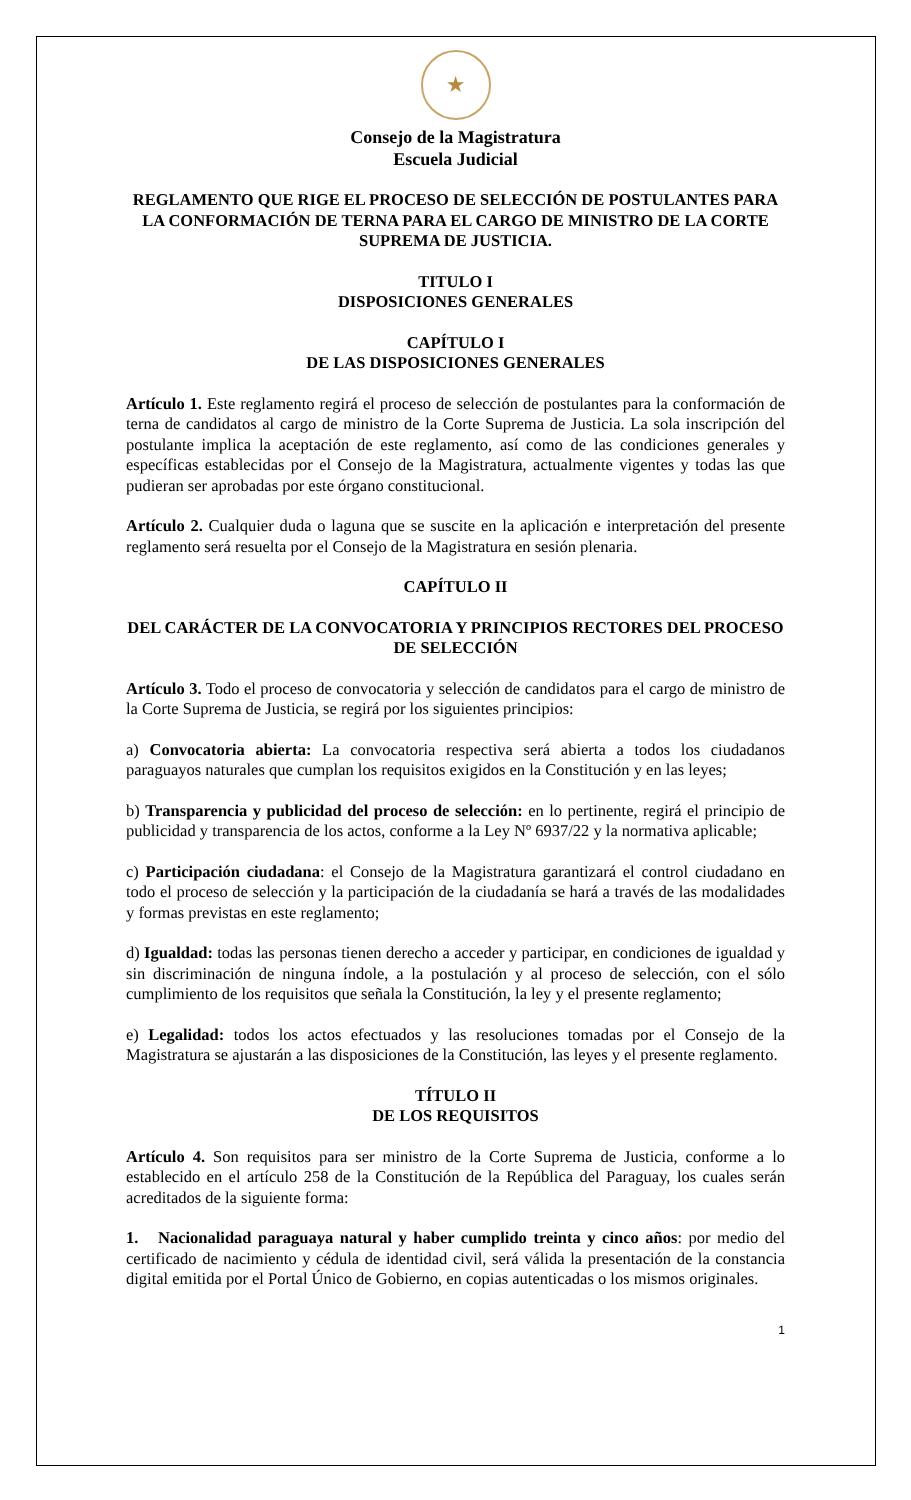★
Consejo de la Magistratura
Escuela Judicial
REGLAMENTO QUE RIGE EL PROCESO DE SELECCIÓN DE POSTULANTES PARA LA CONFORMACIÓN DE TERNA PARA EL CARGO DE MINISTRO DE LA CORTE SUPREMA DE JUSTICIA.
TITULO I
DISPOSICIONES GENERALES
CAPÍTULO I
DE LAS DISPOSICIONES GENERALES
Artículo 1. Este reglamento regirá el proceso de selección de postulantes para la conformación de terna de candidatos al cargo de ministro de la Corte Suprema de Justicia. La sola inscripción del postulante implica la aceptación de este reglamento, así como de las condiciones generales y específicas establecidas por el Consejo de la Magistratura, actualmente vigentes y todas las que pudieran ser aprobadas por este órgano constitucional.
Artículo 2. Cualquier duda o laguna que se suscite en la aplicación e interpretación del presente reglamento será resuelta por el Consejo de la Magistratura en sesión plenaria.
CAPÍTULO II
DEL CARÁCTER DE LA CONVOCATORIA Y PRINCIPIOS RECTORES DEL PROCESO DE SELECCIÓN
Artículo 3. Todo el proceso de convocatoria y selección de candidatos para el cargo de ministro de la Corte Suprema de Justicia, se regirá por los siguientes principios:
a) Convocatoria abierta: La convocatoria respectiva será abierta a todos los ciudadanos paraguayos naturales que cumplan los requisitos exigidos en la Constitución y en las leyes;
b) Transparencia y publicidad del proceso de selección: en lo pertinente, regirá el principio de publicidad y transparencia de los actos, conforme a la Ley Nº 6937/22 y la normativa aplicable;
c) Participación ciudadana: el Consejo de la Magistratura garantizará el control ciudadano en todo el proceso de selección y la participación de la ciudadanía se hará a través de las modalidades y formas previstas en este reglamento;
d) Igualdad: todas las personas tienen derecho a acceder y participar, en condiciones de igualdad y sin discriminación de ninguna índole, a la postulación y al proceso de selección, con el sólo cumplimiento de los requisitos que señala la Constitución, la ley y el presente reglamento;
e) Legalidad: todos los actos efectuados y las resoluciones tomadas por el Consejo de la Magistratura se ajustarán a las disposiciones de la Constitución, las leyes y el presente reglamento.
TÍTULO II
DE LOS REQUISITOS
Artículo 4. Son requisitos para ser ministro de la Corte Suprema de Justicia, conforme a lo establecido en el artículo 258 de la Constitución de la República del Paraguay, los cuales serán acreditados de la siguiente forma:
1. Nacionalidad paraguaya natural y haber cumplido treinta y cinco años: por medio del certificado de nacimiento y cédula de identidad civil, será válida la presentación de la constancia digital emitida por el Portal Único de Gobierno, en copias autenticadas o los mismos originales.
1